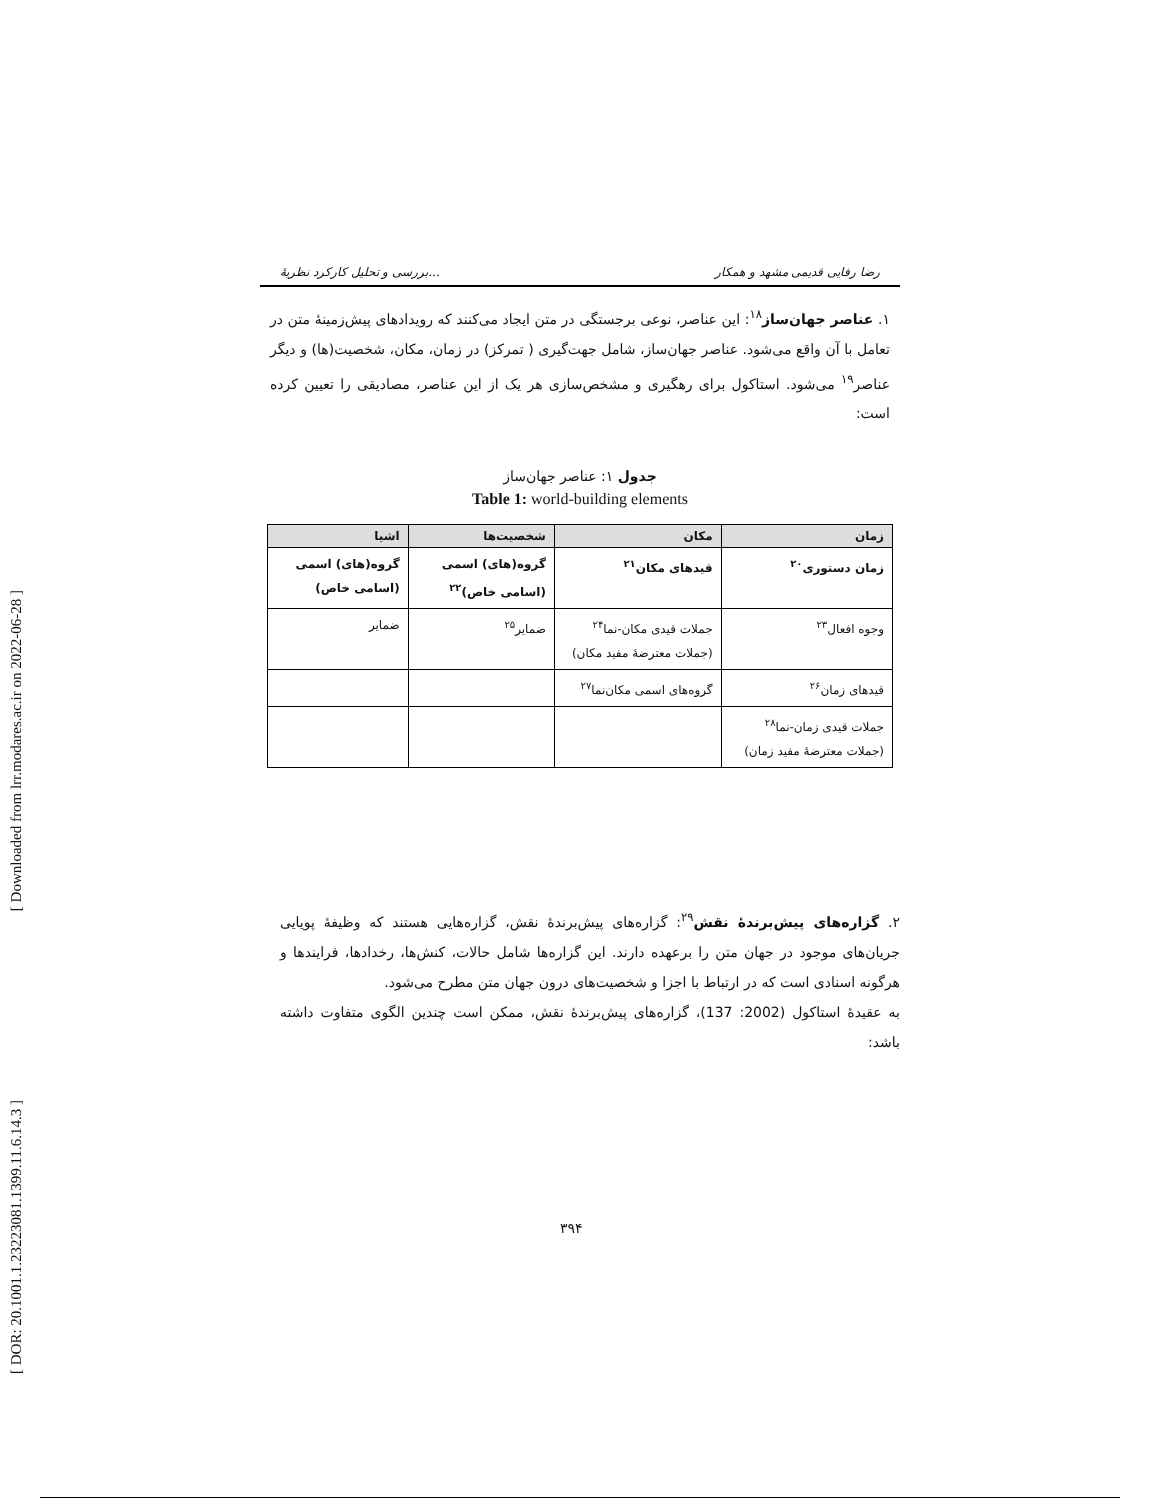[ Downloaded from lrr.modares.ac.ir on 2022-06-28 ]
[ DOR: 20.1001.1.23223081.1399.11.6.14.3 ]
بررسی و تحلیل کارکرد نظریهٔ... رضا رفایی قدیمی مشهد و همکار
۱. عناصر جهان‌ساز<sup>۱۸</sup>: این عناصر، نوعی برجستگی در متن ایجاد می‌کنند که رویدادهای پیش‌زمینهٔ متن در تعامل با آن واقع می‌شود. عناصر جهان‌ساز، شامل جهت‌گیری ( تمرکز) در زمان، مکان، شخصیت(ها) و دیگر عناصر<sup>۱۹</sup> می‌شود. استاکول برای رهگیری و مشخص‌سازی هر یک از این عناصر، مصادیقی را تعیین کرده است:
جدول ۱: عناصر جهان‌ساز
Table 1: world-building elements
| زمان | مکان | شخصیت‌ها | اشیا |
| --- | --- | --- | --- |
| زمان دستوری<sup>۲۰</sup> | قیدهای مکان<sup>۲۱</sup> | گروه(های) اسمی (اسامی خاص)<sup>۲۲</sup> | گروه(های) اسمی (اسامی خاص) |
| وجوه افعال<sup>۲۳</sup> | جملات قیدی مکان‌-نما<sup>۲۴</sup> (جملات معترضهٔ مفید مکان) | ضمایر<sup>۲۵</sup> | ضمایر |
| قیدهای زمان<sup>۲۶</sup> | گروه‌های اسمی مکان‌نما<sup>۲۷</sup> | | |
| جملات قیدی زمان‌-نما<sup>۲۸</sup> (جملات معترضهٔ مفید زمان) | | | |
۲. گزاره‌های پیش‌برندهٔ نقش<sup>۲۹</sup>: گزاره‌های پیش‌برندهٔ نقش، گزاره‌هایی هستند که وظیفهٔ پویایی جریان‌های موجود در جهان متن را برعهده دارند. این گزاره‌ها شامل حالات، کنش‌ها، رخدادها، فرایندها و هرگونه اسنادی است که در ارتباط با اجزا و شخصیت‌های درون جهان متن مطرح می‌شود.
به عقیدهٔ استاکول (2002: 137)، گزاره‌های پیش‌برندهٔ نقش، ممکن است چندین الگوی متفاوت داشته باشد:
۳۹۴